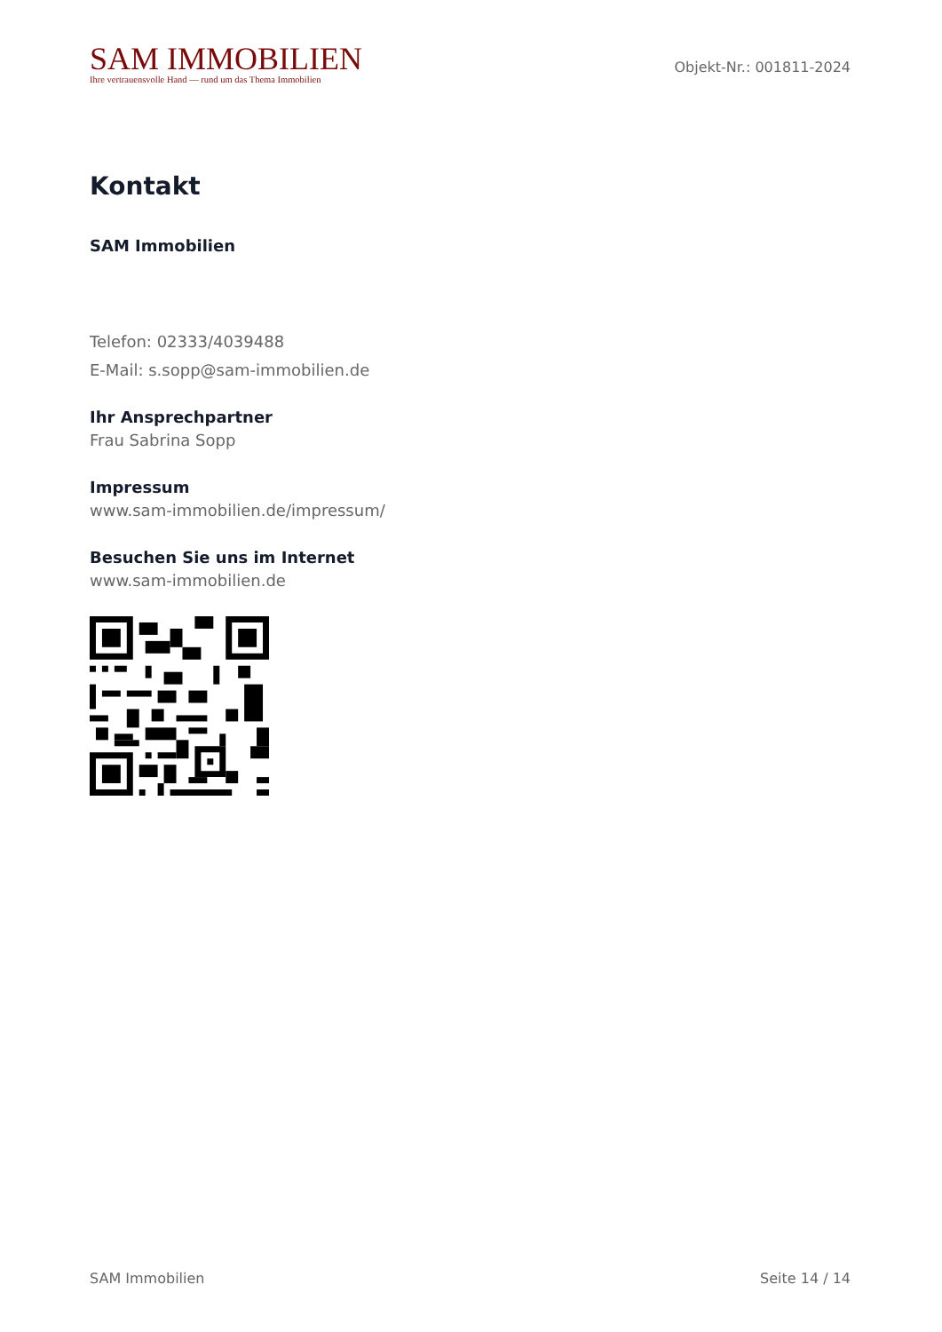SAM IMMOBILIEN
Ihre vertrauensvolle Hand — rund um das Thema Immobilien
Objekt-Nr.: 001811-2024
Kontakt
SAM Immobilien
Telefon: 02333/4039488
E-Mail: s.sopp@sam-immobilien.de
Ihr Ansprechpartner
Frau Sabrina Sopp
Impressum
www.sam-immobilien.de/impressum/
Besuchen Sie uns im Internet
www.sam-immobilien.de
SAM Immobilien Seite 14 / 14